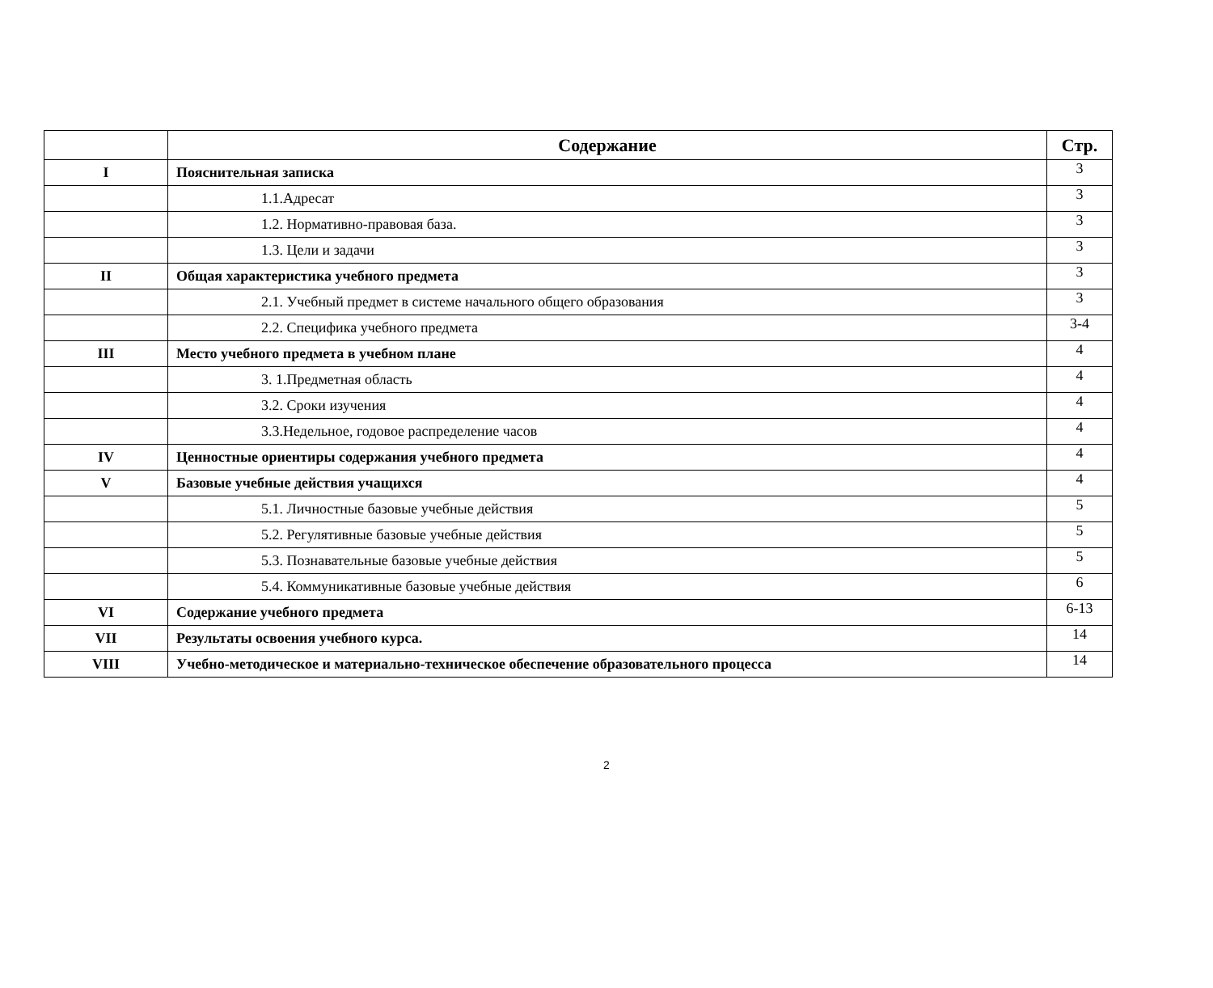| | Содержание | Стр. |
| --- | --- | --- |
| I | Пояснительная записка | 3 |
| | 1.1.Адресат | 3 |
| | 1.2. Нормативно-правовая база. | 3 |
| | 1.3. Цели и задачи | 3 |
| II | Общая характеристика учебного предмета | 3 |
| | 2.1. Учебный предмет в системе начального общего образования | 3 |
| | 2.2. Специфика учебного предмета | 3-4 |
| III | Место учебного предмета в учебном плане | 4 |
| | 3. 1.Предметная область | 4 |
| | 3.2. Сроки изучения | 4 |
| | 3.3.Недельное, годовое распределение часов | 4 |
| IV | Ценностные ориентиры содержания учебного предмета | 4 |
| V | Базовые учебные действия учащихся | 4 |
| | 5.1. Личностные базовые учебные действия | 5 |
| | 5.2. Регулятивные базовые учебные действия | 5 |
| | 5.3. Познавательные базовые учебные действия | 5 |
| | 5.4. Коммуникативные базовые учебные действия | 6 |
| VI | Содержание учебного предмета | 6-13 |
| VII | Результаты освоения учебного курса. | 14 |
| VIII | Учебно-методическое и материально-техническое обеспечение образовательного процесса | 14 |
2